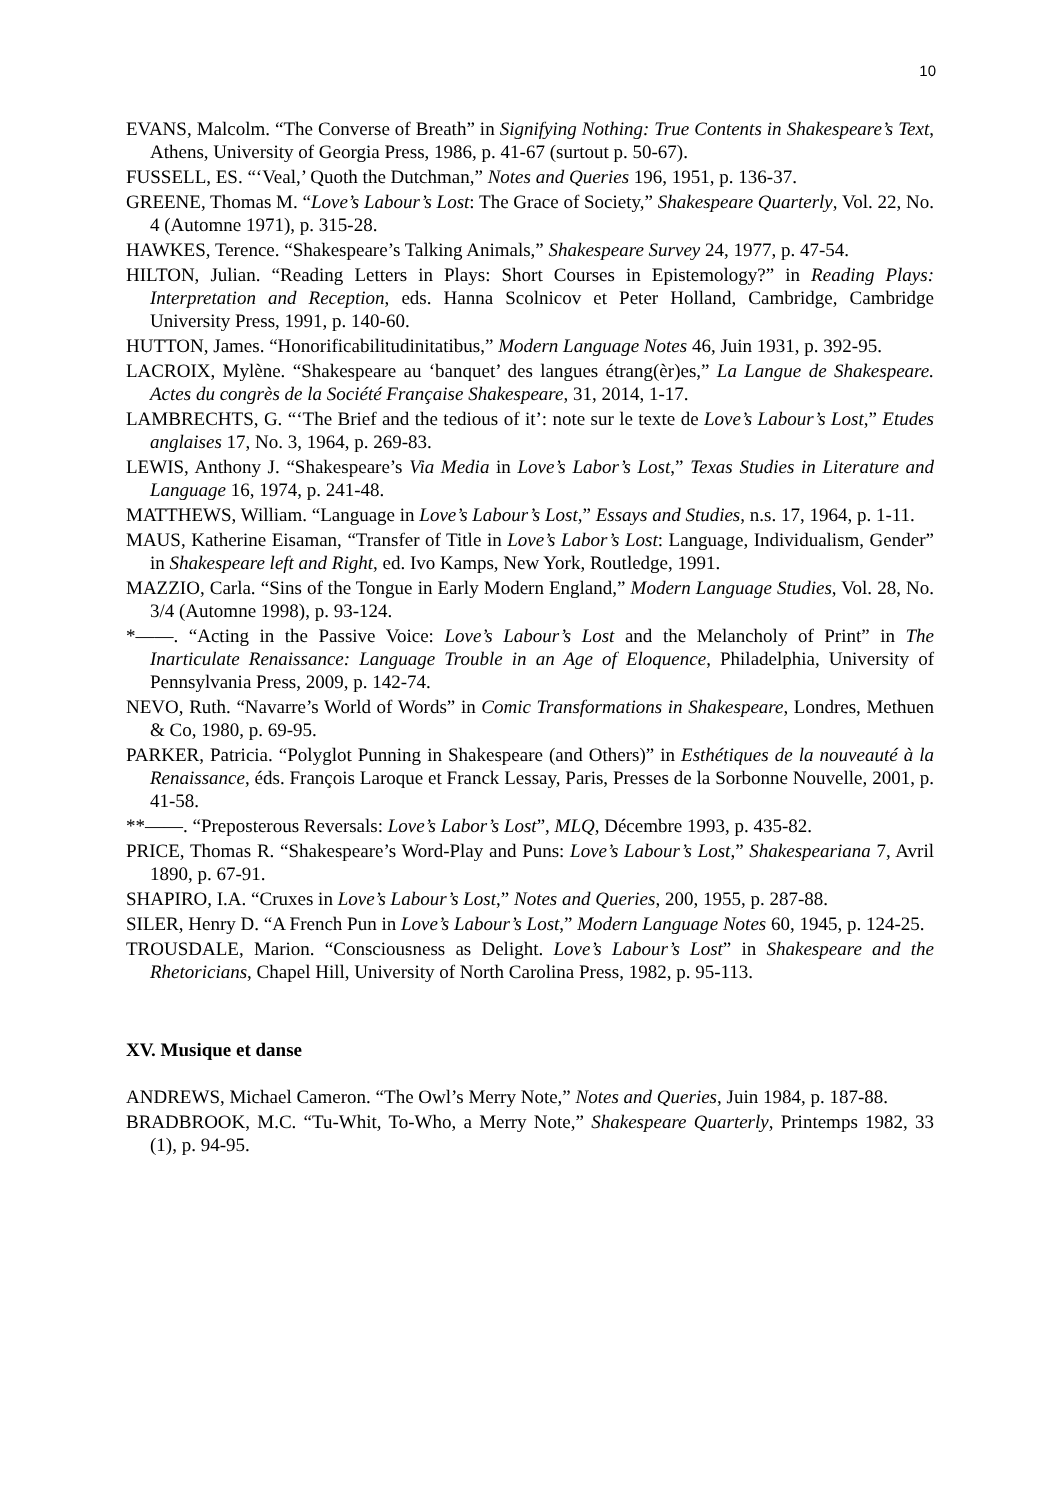10
EVANS, Malcolm. “The Converse of Breath” in Signifying Nothing: True Contents in Shakespeare’s Text, Athens, University of Georgia Press, 1986, p. 41-67 (surtout p. 50-67).
FUSSELL, ES. “‘Veal,’ Quoth the Dutchman,” Notes and Queries 196, 1951, p. 136-37.
GREENE, Thomas M. “Love’s Labour’s Lost: The Grace of Society,” Shakespeare Quarterly, Vol. 22, No. 4 (Automne 1971), p. 315-28.
HAWKES, Terence. “Shakespeare’s Talking Animals,” Shakespeare Survey 24, 1977, p. 47-54.
HILTON, Julian. “Reading Letters in Plays: Short Courses in Epistemology?” in Reading Plays: Interpretation and Reception, eds. Hanna Scolnicov et Peter Holland, Cambridge, Cambridge University Press, 1991, p. 140-60.
HUTTON, James. “Honorificabilitudinitatibus,” Modern Language Notes 46, Juin 1931, p. 392-95.
LACROIX, Mylène. “Shakespeare au ‘banquet’ des langues étrang(èr)es,” La Langue de Shakespeare. Actes du congrès de la Société Française Shakespeare, 31, 2014, 1-17.
LAMBRECHTS, G. “‘The Brief and the tedious of it’: note sur le texte de Love’s Labour’s Lost,” Etudes anglaises 17, No. 3, 1964, p. 269-83.
LEWIS, Anthony J. “Shakespeare’s Via Media in Love’s Labor’s Lost,” Texas Studies in Literature and Language 16, 1974, p. 241-48.
MATTHEWS, William. “Language in Love’s Labour’s Lost,” Essays and Studies, n.s. 17, 1964, p. 1-11.
MAUS, Katherine Eisaman, “Transfer of Title in Love’s Labor’s Lost: Language, Individualism, Gender” in Shakespeare left and Right, ed. Ivo Kamps, New York, Routledge, 1991.
MAZZIO, Carla. “Sins of the Tongue in Early Modern England,” Modern Language Studies, Vol. 28, No. 3/4 (Automne 1998), p. 93-124.
*——. “Acting in the Passive Voice: Love’s Labour’s Lost and the Melancholy of Print” in The Inarticulate Renaissance: Language Trouble in an Age of Eloquence, Philadelphia, University of Pennsylvania Press, 2009, p. 142-74.
NEVO, Ruth. “Navarre’s World of Words” in Comic Transformations in Shakespeare, Londres, Methuen & Co, 1980, p. 69-95.
PARKER, Patricia. “Polyglot Punning in Shakespeare (and Others)” in Esthétiques de la nouveauté à la Renaissance, éds. François Laroque et Franck Lessay, Paris, Presses de la Sorbonne Nouvelle, 2001, p. 41-58.
**——. “Preposterous Reversals: Love’s Labor’s Lost”, MLQ, Décembre 1993, p. 435-82.
PRICE, Thomas R. “Shakespeare’s Word-Play and Puns: Love’s Labour’s Lost,” Shakespeariana 7, Avril 1890, p. 67-91.
SHAPIRO, I.A. “Cruxes in Love’s Labour’s Lost,” Notes and Queries, 200, 1955, p. 287-88.
SILER, Henry D. “A French Pun in Love’s Labour’s Lost,” Modern Language Notes 60, 1945, p. 124-25.
TROUSDALE, Marion. “Consciousness as Delight. Love’s Labour’s Lost” in Shakespeare and the Rhetoricians, Chapel Hill, University of North Carolina Press, 1982, p. 95-113.
XV. Musique et danse
ANDREWS, Michael Cameron. “The Owl’s Merry Note,” Notes and Queries, Juin 1984, p. 187-88.
BRADBROOK, M.C. “Tu-Whit, To-Who, a Merry Note,” Shakespeare Quarterly, Printemps 1982, 33 (1), p. 94-95.